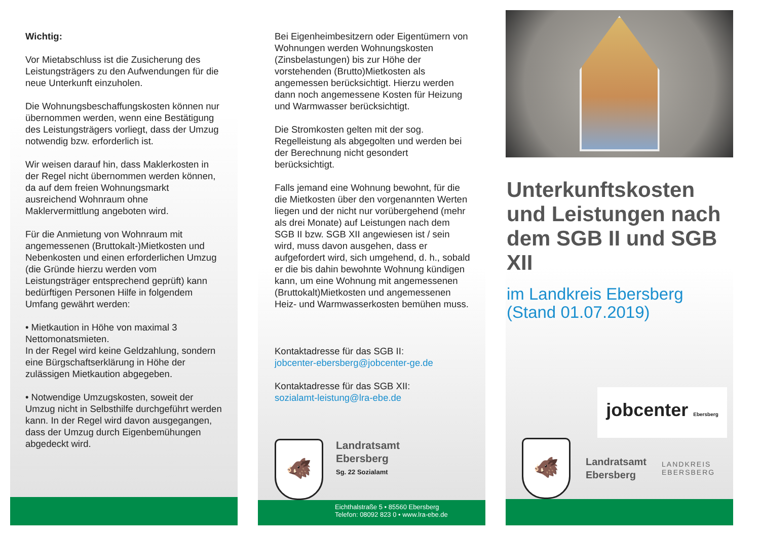Wichtig:
Vor Mietabschluss ist die Zusicherung des Leistungsträgers zu den Aufwendungen für die neue Unterkunft einzuholen.
Die Wohnungsbeschaffungskosten können nur übernommen werden, wenn eine Bestätigung des Leistungsträgers vorliegt, dass der Umzug notwendig bzw. erforderlich ist.
Wir weisen darauf hin, dass Maklerkosten in der Regel nicht übernommen werden können, da auf dem freien Wohnungsmarkt ausreichend Wohnraum ohne Maklervermittlung angeboten wird.
Für die Anmietung von Wohnraum mit angemessenen (Bruttokalt-)Mietkosten und Nebenkosten und einen erforderlichen Umzug (die Gründe hierzu werden vom Leistungsträger entsprechend geprüft) kann bedürftigen Personen Hilfe in folgendem Umfang gewährt werden:
• Mietkaution in Höhe von maximal 3 Nettomonatsmieten.
In der Regel wird keine Geldzahlung, sondern eine Bürgschaftserklärung in Höhe der zulässigen Mietkaution abgegeben.
• Notwendige Umzugskosten, soweit der Umzug nicht in Selbsthilfe durchgeführt werden kann. In der Regel wird davon ausgegangen, dass der Umzug durch Eigenbemühungen abgedeckt wird.
Bei Eigenheimbesitzern oder Eigentümern von Wohnungen werden Wohnungskosten (Zinsbelastungen) bis zur Höhe der vorstehenden (Brutto)Mietkosten als angemessen berücksichtigt. Hierzu werden dann noch angemessene Kosten für Heizung und Warmwasser berücksichtigt.
Die Stromkosten gelten mit der sog. Regelleistung als abgegolten und werden bei der Berechnung nicht gesondert berücksichtigt.
Falls jemand eine Wohnung bewohnt, für die die Mietkosten über den vorgenannten Werten liegen und der nicht nur vorübergehend (mehr als drei Monate) auf Leistungen nach dem SGB II bzw. SGB XII angewiesen ist / sein wird, muss davon ausgehen, dass er aufgefordert wird, sich umgehend, d. h., sobald er die bis dahin bewohnte Wohnung kündigen kann, um eine Wohnung mit angemessenen (Bruttokalt)Mietkosten und angemessenen Heiz- und Warmwasserkosten bemühen muss.
Kontaktadresse für das SGB II:
jobcenter-ebersberg@jobcenter-ge.de
Kontaktadresse für das SGB XII:
sozialamt-leistung@lra-ebe.de
🐗
Landratsamt
Ebersberg
Sg. 22 Sozialamt
Eichthalstraße 5 • 85560 Ebersberg
Telefon: 08092 823 0 • www.lra-ebe.de
Unterkunftskosten und Leistungen nach dem SGB II und SGB XII
im Landkreis Ebersberg (Stand 01.07.2019)
jobcenter Ebersberg
🐗
Landratsamt
Ebersberg
LANDKREIS
EBERSBERG